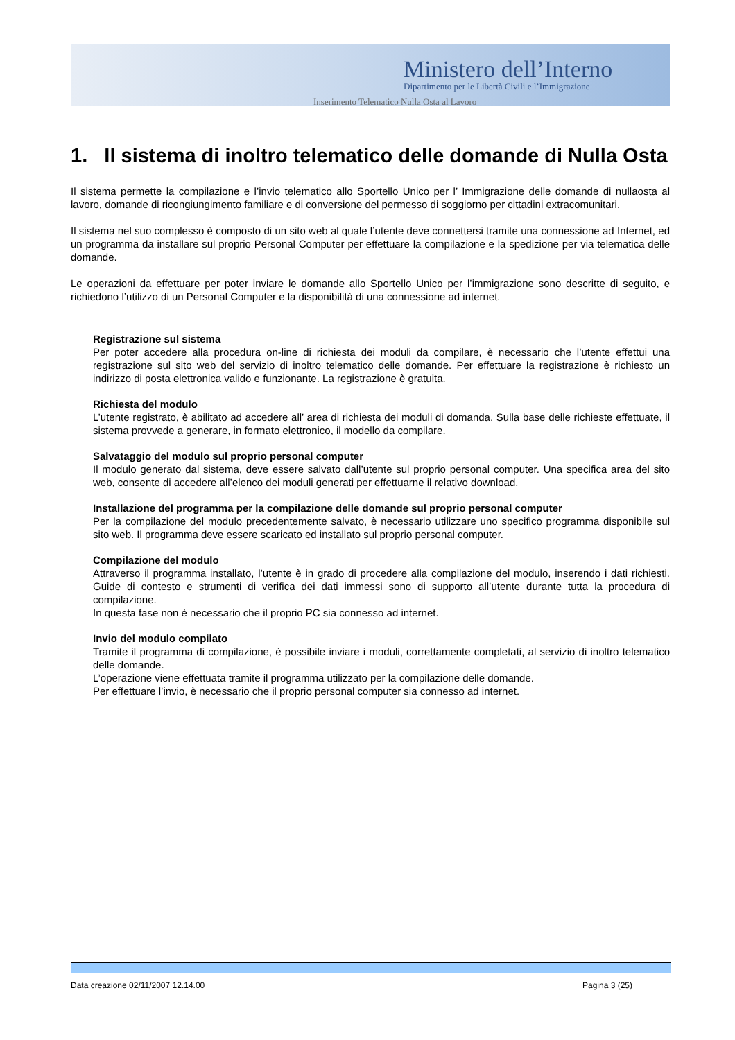Ministero dell’Interno
Dipartimento per le Libertà Civili e l’Immigrazione
Inserimento Telematico Nulla Osta al Lavoro
1. Il sistema di inoltro telematico delle domande di Nulla Osta
Il sistema permette la compilazione e l’invio telematico allo Sportello Unico per l’ Immigrazione delle domande di nullaosta al lavoro, domande di ricongiungimento familiare e di conversione del permesso di soggiorno per cittadini extracomunitari.
Il sistema nel suo complesso è composto di un sito web al quale l’utente deve connettersi tramite una connessione ad Internet, ed un programma da installare sul proprio Personal Computer per effettuare la compilazione e la spedizione per via telematica delle domande.
Le operazioni da effettuare per poter inviare le domande allo Sportello Unico per l’immigrazione sono descritte di seguito, e richiedono l’utilizzo di un Personal Computer e la disponibilità di una connessione ad internet.
Registrazione sul sistema
Per poter accedere alla procedura on-line di richiesta dei moduli da compilare, è necessario che l’utente effettui una registrazione sul sito web del servizio di inoltro telematico delle domande. Per effettuare la registrazione è richiesto un indirizzo di posta elettronica valido e funzionante. La registrazione è gratuita.
Richiesta del modulo
L’utente registrato, è abilitato ad accedere all’ area di richiesta dei moduli di domanda. Sulla base delle richieste effettuate, il sistema provvede a generare, in formato elettronico, il modello da compilare.
Salvataggio del modulo sul proprio personal computer
Il modulo generato dal sistema, deve essere salvato dall’utente sul proprio personal computer. Una specifica area del sito web, consente di accedere all’elenco dei moduli generati per effettuarne il relativo download.
Installazione del programma per la compilazione delle domande sul proprio personal computer
Per la compilazione del modulo precedentemente salvato, è necessario utilizzare uno specifico programma disponibile sul sito web. Il programma deve essere scaricato ed installato sul proprio personal computer.
Compilazione del modulo
Attraverso il programma installato, l’utente è in grado di procedere alla compilazione del modulo, inserendo i dati richiesti. Guide di contesto e strumenti di verifica dei dati immessi sono di supporto all’utente durante tutta la procedura di compilazione.
In questa fase non è necessario che il proprio PC sia connesso ad internet.
Invio del modulo compilato
Tramite il programma di compilazione, è possibile inviare i moduli, correttamente completati, al servizio di inoltro telematico delle domande.
L’operazione viene effettuata tramite il programma utilizzato per la compilazione delle domande.
Per effettuare l’invio, è necessario che il proprio personal computer sia connesso ad internet.
Data creazione 02/11/2007 12.14.00 Pagina 3 (25)